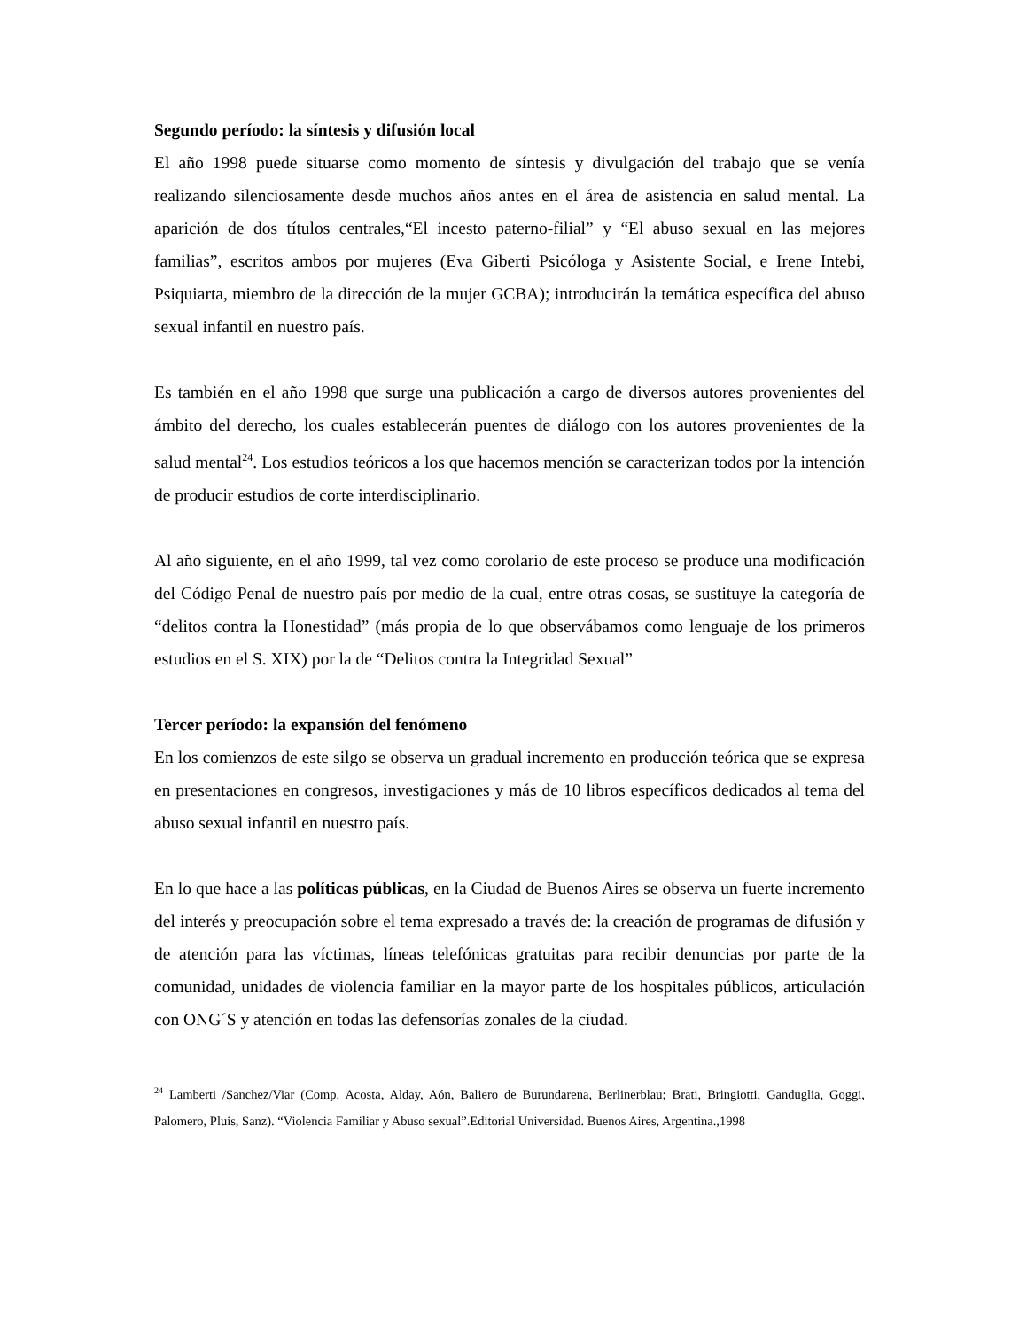Segundo período: la síntesis y difusión local
El año 1998 puede situarse como momento de síntesis y divulgación del trabajo que se venía realizando silenciosamente desde muchos años antes en el área de asistencia en salud mental. La aparición de dos títulos centrales,“El incesto paterno-filial” y “El abuso sexual en las mejores familias”, escritos ambos por mujeres (Eva Giberti Psicóloga y Asistente Social, e Irene Intebi, Psiquiarta, miembro de la dirección de la mujer GCBA); introducirán la temática específica del abuso sexual infantil en nuestro país.
Es también en el año 1998 que surge una publicación a cargo de diversos autores provenientes del ámbito del derecho, los cuales establecerán puentes de diálogo con los autores provenientes de la salud mental<sup>24</sup>. Los estudios teóricos a los que hacemos mención se caracterizan todos por la intención de producir estudios de corte interdisciplinario.
Al año siguiente, en el año 1999, tal vez como corolario de este proceso se produce una modificación del Código Penal de nuestro país por medio de la cual, entre otras cosas, se sustituye la categoría de “delitos contra la Honestidad” (más propia de lo que observábamos como lenguaje de los primeros estudios en el S. XIX) por la de “Delitos contra la Integridad Sexual”
Tercer período: la expansión del fenómeno
En los comienzos de este silgo se observa un gradual incremento en producción teórica que se expresa en presentaciones en congresos, investigaciones y más de 10 libros específicos dedicados al tema del abuso sexual infantil en nuestro país.
En lo que hace a las políticas públicas, en la Ciudad de Buenos Aires se observa un fuerte incremento del interés y preocupación sobre el tema expresado a través de: la creación de programas de difusión y de atención para las víctimas, líneas telefónicas gratuitas para recibir denuncias por parte de la comunidad, unidades de violencia familiar en la mayor parte de los hospitales públicos, articulación con ONG´S y atención en todas las defensorías zonales de la ciudad.
<sup>24</sup> Lamberti /Sanchez/Viar (Comp. Acosta, Alday, Aón, Baliero de Burundarena, Berlinerblau; Brati, Bringiotti, Ganduglia, Goggi, Palomero, Pluis, Sanz). “Violencia Familiar y Abuso sexual”.Editorial Universidad. Buenos Aires, Argentina.,1998